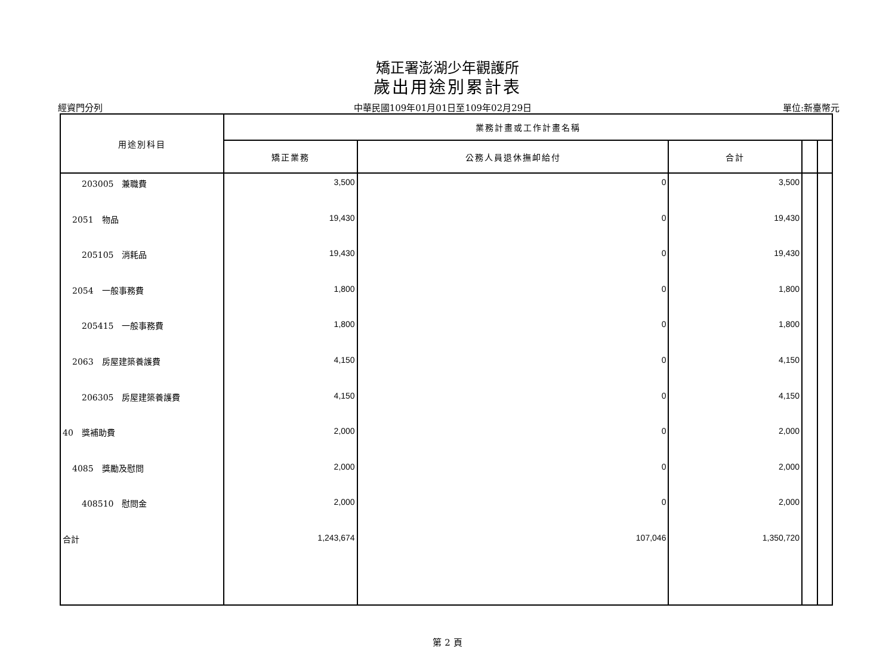矯正署澎湖少年觀護所
歲出用途別累計表
經資門分列 中華民國109年01月01日至109年02月29日 單位:新臺幣元
| 用途別科目 | 業務計畫或工作計畫名稱 | | | | |
| --- | --- | --- | --- | --- | --- |
| | 矯正業務 | 公務人員退休撫卹給付 | 合計 | | |
| 203005 兼職費 | 3,500 | 0 | 3,500 | | |
| 2051 物品 | 19,430 | 0 | 19,430 | | |
| 205105 消耗品 | 19,430 | 0 | 19,430 | | |
| 2054 一般事務費 | 1,800 | 0 | 1,800 | | |
| 205415 一般事務費 | 1,800 | 0 | 1,800 | | |
| 2063 房屋建築養護費 | 4,150 | 0 | 4,150 | | |
| 206305 房屋建築養護費 | 4,150 | 0 | 4,150 | | |
| 40 獎補助費 | 2,000 | 0 | 2,000 | | |
| 4085 獎勵及慰問 | 2,000 | 0 | 2,000 | | |
| 408510 慰問金 | 2,000 | 0 | 2,000 | | |
| 合計 | 1,243,674 | 107,046 | 1,350,720 | | |
第 2 頁